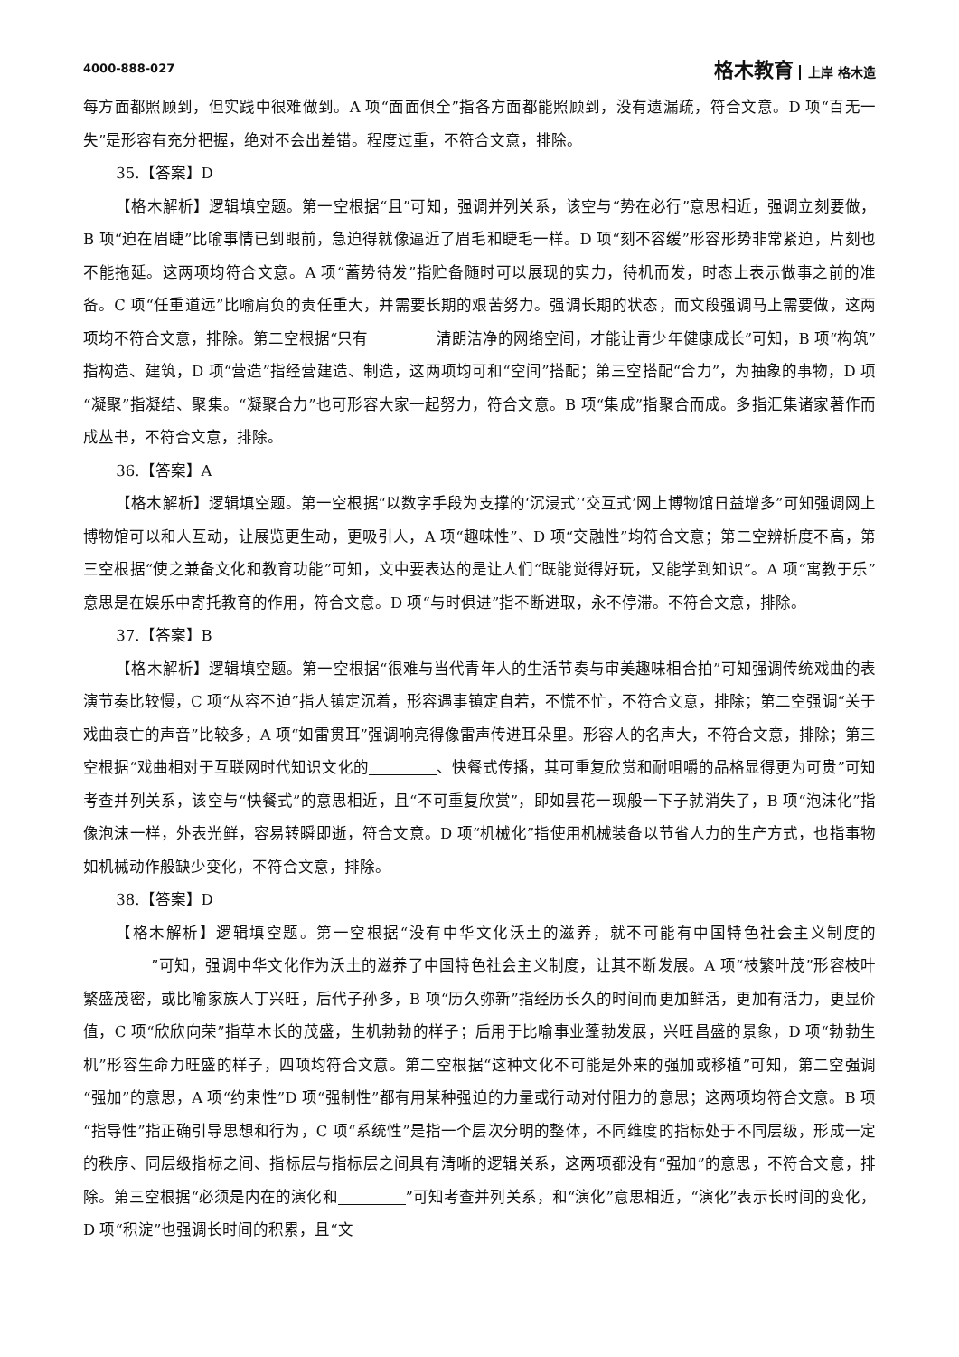4000-888-027
格木教育 上岸 格木造
每方面都照顾到，但实践中很难做到。A 项“面面俱全”指各方面都能照顾到，没有遗漏疏，符合文意。D 项“百无一失”是形容有充分把握，绝对不会出差错。程度过重，不符合文意，排除。
35.【答案】D
【格木解析】逻辑填空题。第一空根据“且”可知，强调并列关系，该空与“势在必行”意思相近，强调立刻要做，B 项“迫在眉睫”比喻事情已到眼前，急迫得就像逼近了眉毛和睫毛一样。D 项“刻不容缓”形容形势非常紧迫，片刻也不能拖延。这两项均符合文意。A 项“蓄势待发”指贮备随时可以展现的实力，待机而发，时态上表示做事之前的准备。C 项“任重道远”比喻肩负的责任重大，并需要长期的艰苦努力。强调长期的状态，而文段强调马上需要做，这两项均不符合文意，排除。第二空根据“只有 清朗洁净的网络空间，才能让青少年健康成长”可知，B 项“构筑”指构造、建筑，D 项“营造”指经营建造、制造，这两项均可和“空间”搭配；第三空搭配“合力”，为抽象的事物，D 项“凝聚”指凝结、聚集。“凝聚合力”也可形容大家一起努力，符合文意。B 项“集成”指聚合而成。多指汇集诸家著作而成丛书，不符合文意，排除。
36.【答案】A
【格木解析】逻辑填空题。第一空根据“以数字手段为支撑的‘沉浸式’‘交互式’网上博物馆日益增多”可知强调网上博物馆可以和人互动，让展览更生动，更吸引人，A 项“趣味性”、D 项“交融性”均符合文意；第二空辨析度不高，第三空根据“使之兼备文化和教育功能”可知，文中要表达的是让人们“既能觉得好玩，又能学到知识”。A 项“寓教于乐”意思是在娱乐中寄托教育的作用，符合文意。D 项“与时俱进”指不断进取，永不停滞。不符合文意，排除。
37.【答案】B
【格木解析】逻辑填空题。第一空根据“很难与当代青年人的生活节奏与审美趣味相合拍”可知强调传统戏曲的表演节奏比较慢，C 项“从容不迫”指人镇定沉着，形容遇事镇定自若，不慌不忙，不符合文意，排除；第二空强调“关于戏曲衰亡的声音”比较多，A 项“如雷贯耳”强调响亮得像雷声传进耳朵里。形容人的名声大，不符合文意，排除；第三空根据“戏曲相对于互联网时代知识文化的 、快餐式传播，其可重复欣赏和耐咀嚼的品格显得更为可贵”可知考查并列关系，该空与“快餐式”的意思相近，且“不可重复欣赏”，即如昙花一现般一下子就消失了，B 项“泡沫化”指像泡沫一样，外表光鲜，容易转瞬即逝，符合文意。D 项“机械化”指使用机械装备以节省人力的生产方式，也指事物如机械动作般缺少变化，不符合文意，排除。
38.【答案】D
【格木解析】逻辑填空题。第一空根据“没有中华文化沃土的滋养，就不可能有中国特色社会主义制度的 ”可知，强调中华文化作为沃土的滋养了中国特色社会主义制度，让其不断发展。A 项“枝繁叶茂”形容枝叶繁盛茂密，或比喻家族人丁兴旺，后代子孙多，B 项“历久弥新”指经历长久的时间而更加鲜活，更加有活力，更显价值，C 项“欣欣向荣”指草木长的茂盛，生机勃勃的样子；后用于比喻事业蓬勃发展，兴旺昌盛的景象，D 项“勃勃生机”形容生命力旺盛的样子，四项均符合文意。第二空根据“这种文化不可能是外来的强加或移植”可知，第二空强调“强加”的意思，A 项“约束性”D 项“强制性”都有用某种强迫的力量或行动对付阻力的意思；这两项均符合文意。B 项“指导性”指正确引导思想和行为，C 项“系统性”是指一个层次分明的整体，不同维度的指标处于不同层级，形成一定的秩序、同层级指标之间、指标层与指标层之间具有清晰的逻辑关系，这两项都没有“强加”的意思，不符合文意，排除。第三空根据“必须是内在的演化和 ”可知考查并列关系，和“演化”意思相近，“演化”表示长时间的变化，D 项“积淀”也强调长时间的积累，且“文